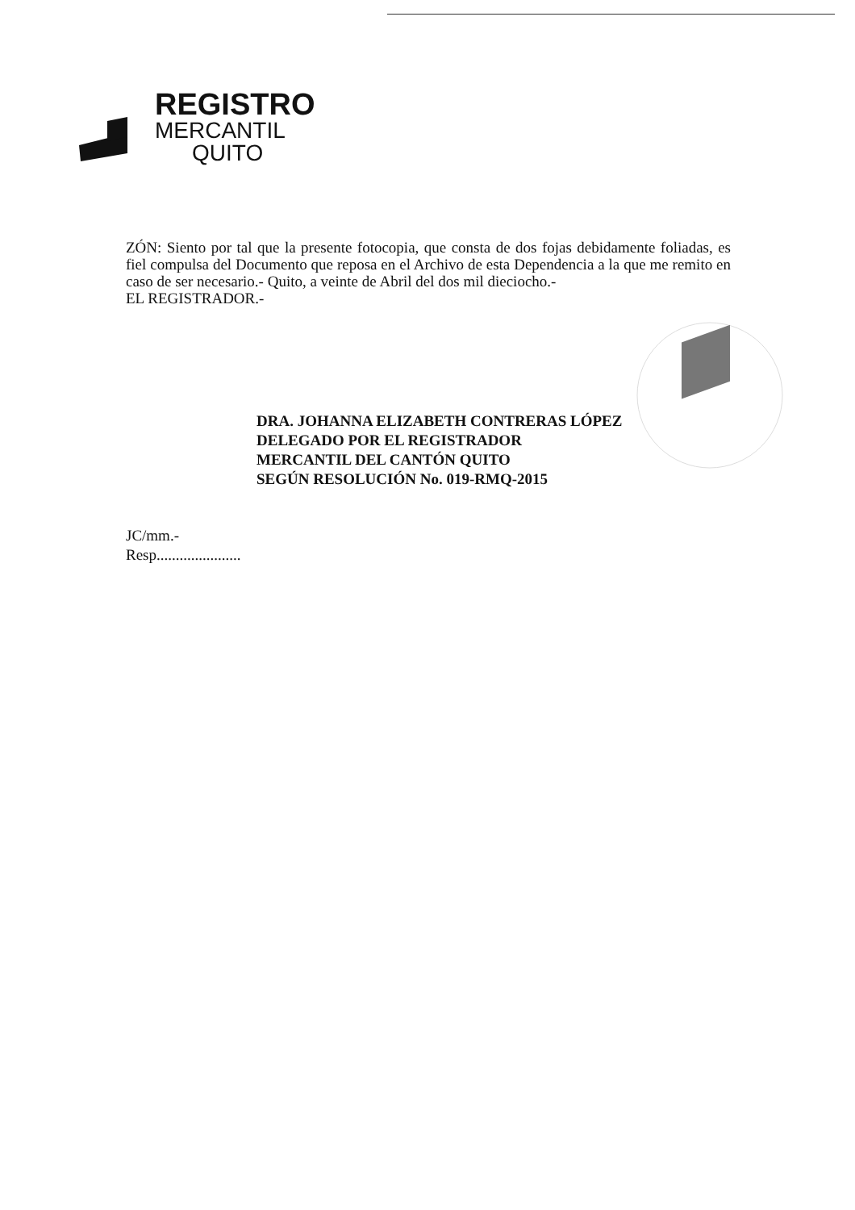REGISTRO
MERCANTIL
QUITO
ZÓN: Siento por tal que la presente fotocopia, que consta de dos fojas debidamente foliadas, es fiel compulsa del Documento que reposa en el Archivo de esta Dependencia a la que me remito en caso de ser necesario.- Quito, a veinte de Abril del dos mil dieciocho.-
EL REGISTRADOR.-
DRA. JOHANNA ELIZABETH CONTRERAS LÓPEZ
DELEGADO POR EL REGISTRADOR
MERCANTIL DEL CANTÓN QUITO
SEGÚN RESOLUCIÓN No. 019-RMQ-2015
JC/mm.-
Resp......................